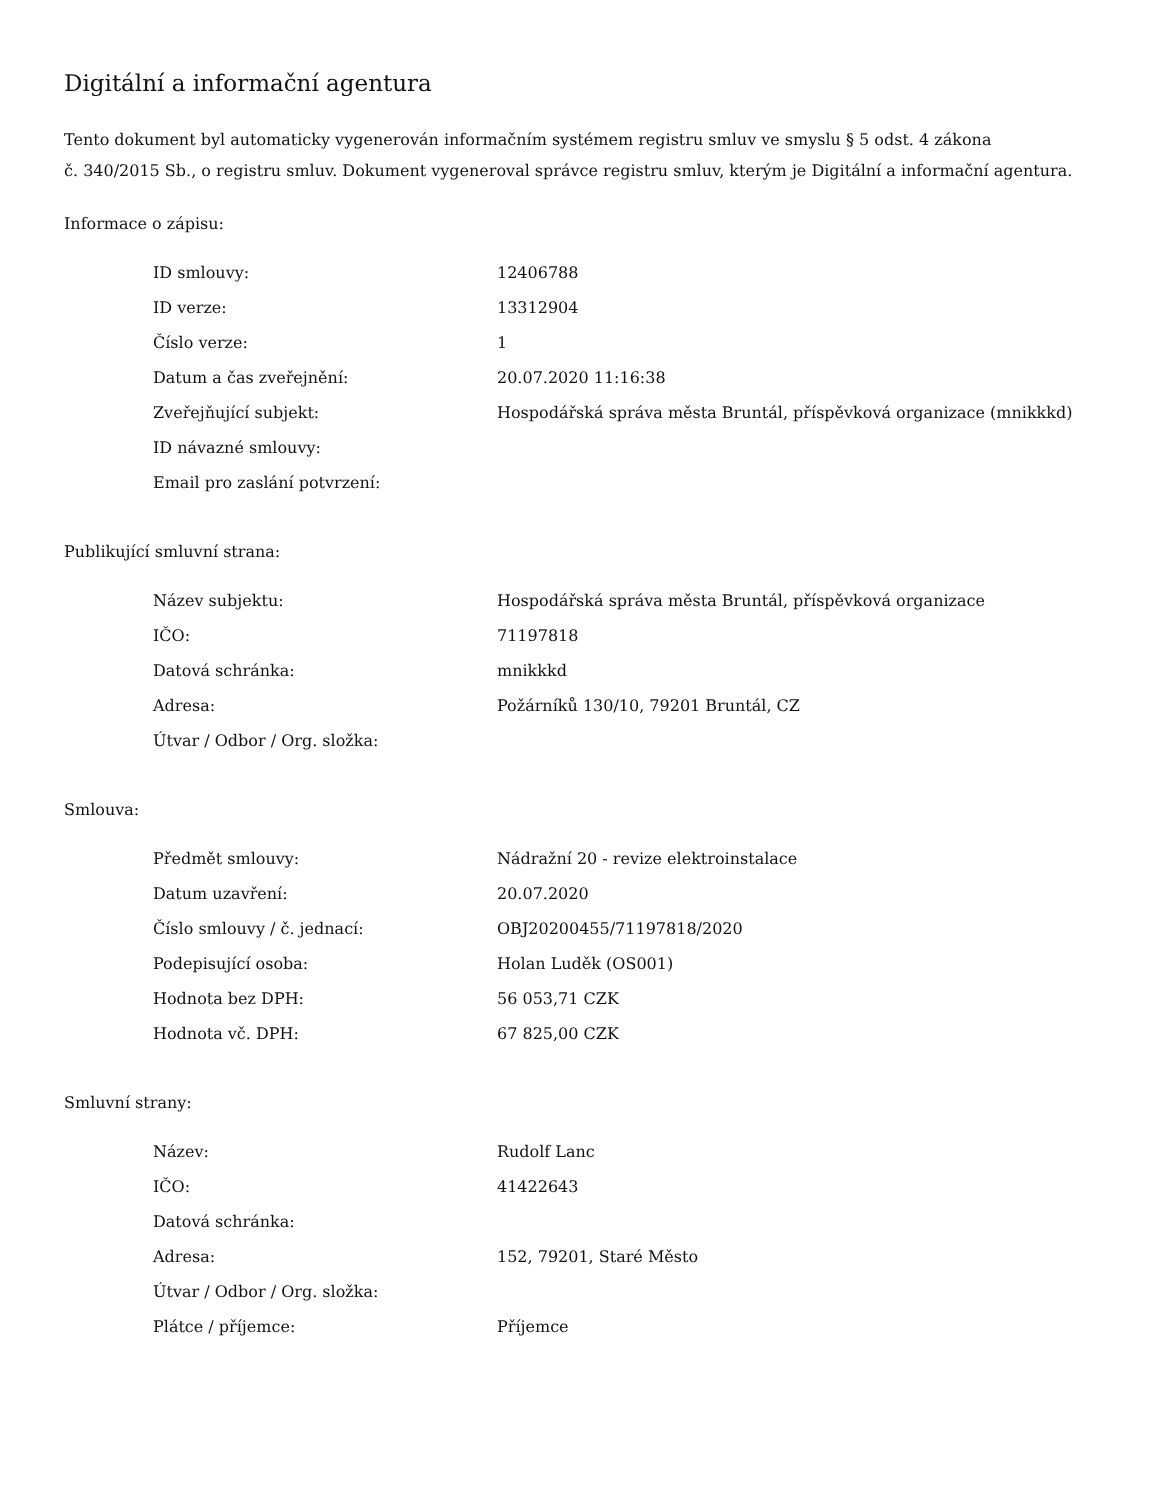Digitální a informační agentura
Tento dokument byl automaticky vygenerován informačním systémem registru smluv ve smyslu § 5 odst. 4 zákona
č. 340/2015 Sb., o registru smluv. Dokument vygeneroval správce registru smluv, kterým je Digitální a informační agentura.
Informace o zápisu:
| ID smlouvy: | 12406788 |
| ID verze: | 13312904 |
| Číslo verze: | 1 |
| Datum a čas zveřejnění: | 20.07.2020 11:16:38 |
| Zveřejňující subjekt: | Hospodářská správa města Bruntál, příspěvková organizace (mnikkkd) |
| ID návazné smlouvy: | |
| Email pro zaslání potvrzení: | |
Publikující smluvní strana:
| Název subjektu: | Hospodářská správa města Bruntál, příspěvková organizace |
| IČO: | 71197818 |
| Datová schránka: | mnikkkd |
| Adresa: | Požárníků 130/10, 79201 Bruntál, CZ |
| Útvar / Odbor / Org. složka: | |
Smlouva:
| Předmět smlouvy: | Nádražní 20 - revize elektroinstalace |
| Datum uzavření: | 20.07.2020 |
| Číslo smlouvy / č. jednací: | OBJ20200455/71197818/2020 |
| Podepisující osoba: | Holan Luděk (OS001) |
| Hodnota bez DPH: | 56 053,71 CZK |
| Hodnota vč. DPH: | 67 825,00 CZK |
Smluvní strany:
| Název: | Rudolf Lanc |
| IČO: | 41422643 |
| Datová schránka: | |
| Adresa: | 152, 79201, Staré Město |
| Útvar / Odbor / Org. složka: | |
| Plátce / příjemce: | Příjemce |